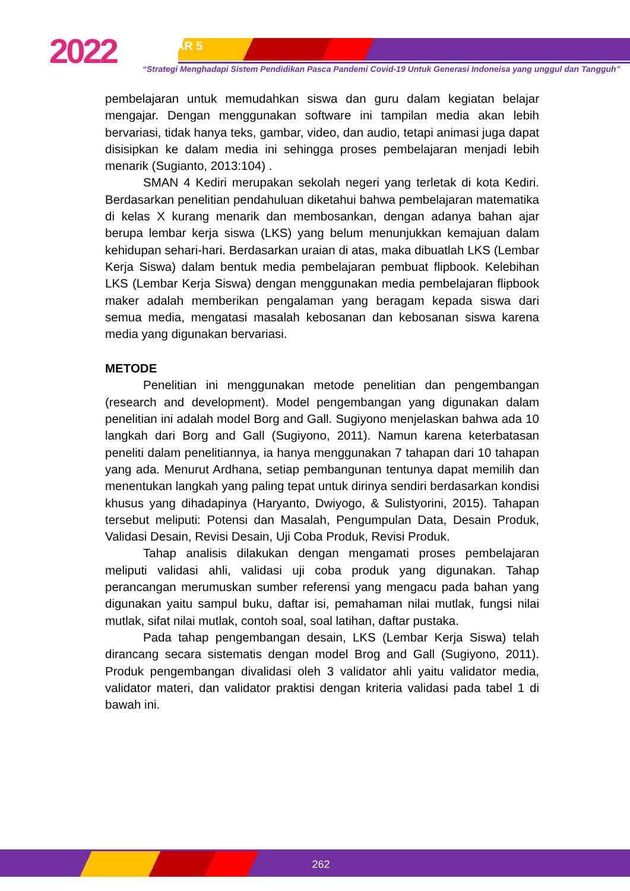2022 SEMDIKJAR 5
“Strategi Menghadapi Sistem Pendidikan Pasca Pandemi Covid-19 Untuk Generasi Indoneisa yang unggul dan Tangguh”
pembelajaran untuk memudahkan siswa dan guru dalam kegiatan belajar mengajar. Dengan menggunakan software ini tampilan media akan lebih bervariasi, tidak hanya teks, gambar, video, dan audio, tetapi animasi juga dapat disisipkan ke dalam media ini sehingga proses pembelajaran menjadi lebih menarik (Sugianto, 2013:104) .
SMAN 4 Kediri merupakan sekolah negeri yang terletak di kota Kediri. Berdasarkan penelitian pendahuluan diketahui bahwa pembelajaran matematika di kelas X kurang menarik dan membosankan, dengan adanya bahan ajar berupa lembar kerja siswa (LKS) yang belum menunjukkan kemajuan dalam kehidupan sehari-hari. Berdasarkan uraian di atas, maka dibuatlah LKS (Lembar Kerja Siswa) dalam bentuk media pembelajaran pembuat flipbook. Kelebihan LKS (Lembar Kerja Siswa) dengan menggunakan media pembelajaran flipbook maker adalah memberikan pengalaman yang beragam kepada siswa dari semua media, mengatasi masalah kebosanan dan kebosanan siswa karena media yang digunakan bervariasi.
METODE
Penelitian ini menggunakan metode penelitian dan pengembangan (research and development). Model pengembangan yang digunakan dalam penelitian ini adalah model Borg and Gall. Sugiyono menjelaskan bahwa ada 10 langkah dari Borg and Gall (Sugiyono, 2011). Namun karena keterbatasan peneliti dalam penelitiannya, ia hanya menggunakan 7 tahapan dari 10 tahapan yang ada. Menurut Ardhana, setiap pembangunan tentunya dapat memilih dan menentukan langkah yang paling tepat untuk dirinya sendiri berdasarkan kondisi khusus yang dihadapinya (Haryanto, Dwiyogo, & Sulistyorini, 2015). Tahapan tersebut meliputi: Potensi dan Masalah, Pengumpulan Data, Desain Produk, Validasi Desain, Revisi Desain, Uji Coba Produk, Revisi Produk.
Tahap analisis dilakukan dengan mengamati proses pembelajaran meliputi validasi ahli, validasi uji coba produk yang digunakan. Tahap perancangan merumuskan sumber referensi yang mengacu pada bahan yang digunakan yaitu sampul buku, daftar isi, pemahaman nilai mutlak, fungsi nilai mutlak, sifat nilai mutlak, contoh soal, soal latihan, daftar pustaka.
Pada tahap pengembangan desain, LKS (Lembar Kerja Siswa) telah dirancang secara sistematis dengan model Brog and Gall (Sugiyono, 2011). Produk pengembangan divalidasi oleh 3 validator ahli yaitu validator media, validator materi, dan validator praktisi dengan kriteria validasi pada tabel 1 di bawah ini.
262